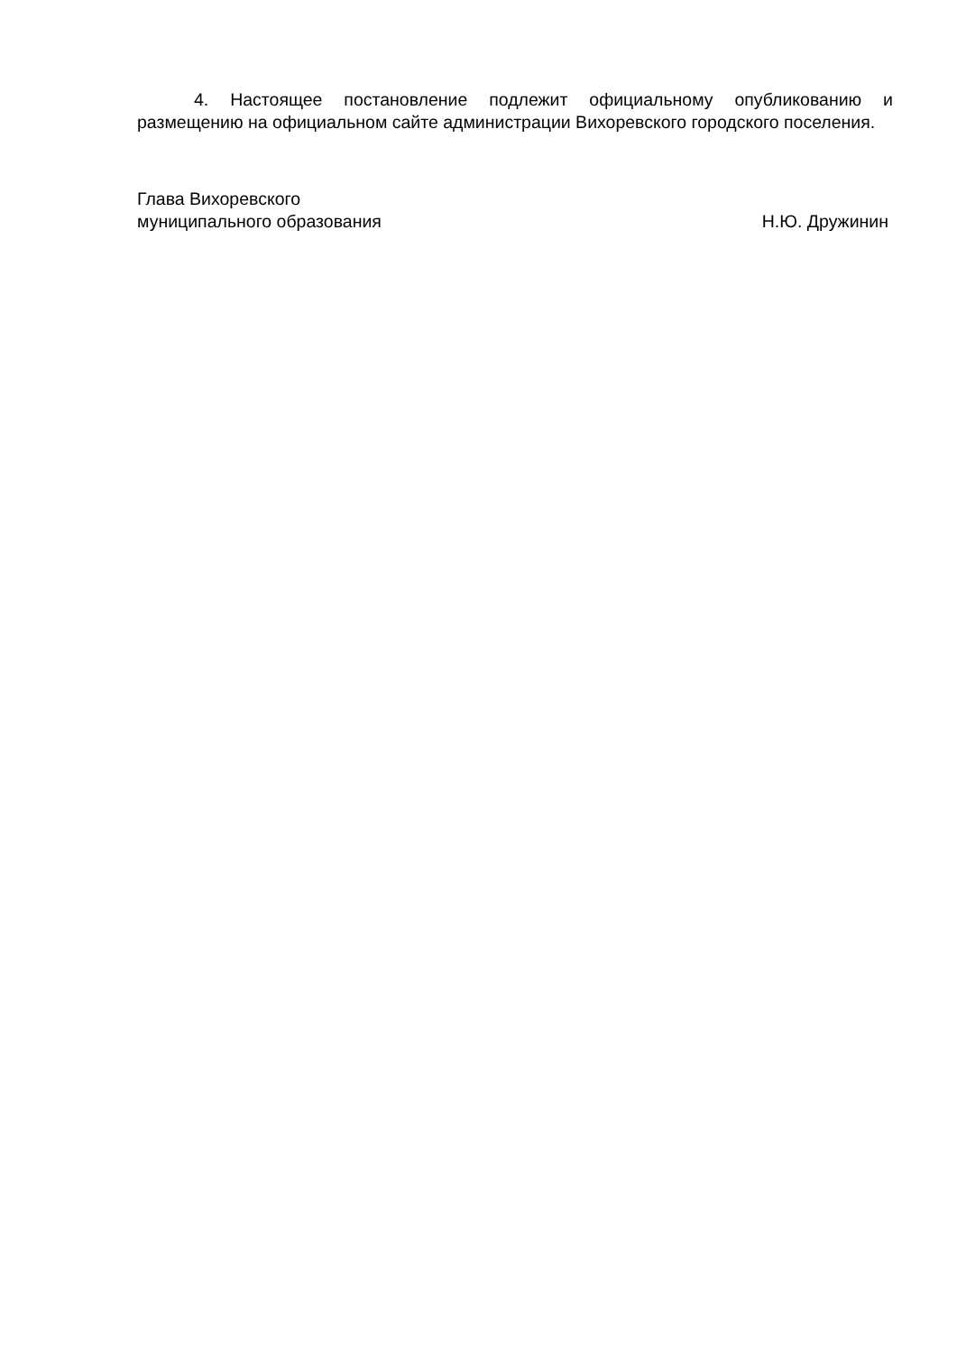4. Настоящее постановление подлежит официальному опубликованию и размещению на официальном сайте администрации Вихоревского городского поселения.
Глава Вихоревского
муниципального образования Н.Ю. Дружинин